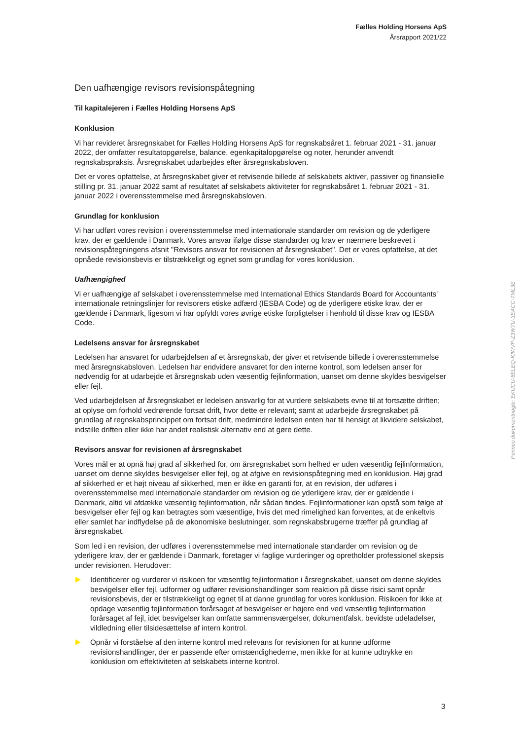Fælles Holding Horsens ApS
Årsrapport 2021/22
Den uafhængige revisors revisionspåtegning
Til kapitalejeren i Fælles Holding Horsens ApS
Konklusion
Vi har revideret årsregnskabet for Fælles Holding Horsens ApS for regnskabsåret 1. februar 2021 - 31. januar 2022, der omfatter resultatopgørelse, balance, egenkapitalopgørelse og noter, herunder anvendt regnskabspraksis. Årsregnskabet udarbejdes efter årsregnskabsloven.
Det er vores opfattelse, at årsregnskabet giver et retvisende billede af selskabets aktiver, passiver og finansielle stilling pr. 31. januar 2022 samt af resultatet af selskabets aktiviteter for regnskabsåret 1. februar 2021 - 31. januar 2022 i overensstemmelse med årsregnskabsloven.
Grundlag for konklusion
Vi har udført vores revision i overensstemmelse med internationale standarder om revision og de yderligere krav, der er gældende i Danmark. Vores ansvar ifølge disse standarder og krav er nærmere beskrevet i revisionspåtegningens afsnit "Revisors ansvar for revisionen af årsregnskabet". Det er vores opfattelse, at det opnåede revisionsbevis er tilstrækkeligt og egnet som grundlag for vores konklusion.
Uafhængighed
Vi er uafhængige af selskabet i overensstemmelse med International Ethics Standards Board for Accountants' internationale retningslinjer for revisorers etiske adfærd (IESBA Code) og de yderligere etiske krav, der er gældende i Danmark, ligesom vi har opfyldt vores øvrige etiske forpligtelser i henhold til disse krav og IESBA Code.
Ledelsens ansvar for årsregnskabet
Ledelsen har ansvaret for udarbejdelsen af et årsregnskab, der giver et retvisende billede i overensstemmelse med årsregnskabsloven. Ledelsen har endvidere ansvaret for den interne kontrol, som ledelsen anser for nødvendig for at udarbejde et årsregnskab uden væsentlig fejlinformation, uanset om denne skyldes besvigelser eller fejl.
Ved udarbejdelsen af årsregnskabet er ledelsen ansvarlig for at vurdere selskabets evne til at fortsætte driften; at oplyse om forhold vedrørende fortsat drift, hvor dette er relevant; samt at udarbejde årsregnskabet på grundlag af regnskabsprincippet om fortsat drift, medmindre ledelsen enten har til hensigt at likvidere selskabet, indstille driften eller ikke har andet realistisk alternativ end at gøre dette.
Revisors ansvar for revisionen af årsregnskabet
Vores mål er at opnå høj grad af sikkerhed for, om årsregnskabet som helhed er uden væsentlig fejlinformation, uanset om denne skyldes besvigelser eller fejl, og at afgive en revisionspåtegning med en konklusion. Høj grad af sikkerhed er et højt niveau af sikkerhed, men er ikke en garanti for, at en revision, der udføres i overensstemmelse med internationale standarder om revision og de yderligere krav, der er gældende i Danmark, altid vil afdække væsentlig fejlinformation, når sådan findes. Fejlinformationer kan opstå som følge af besvigelser eller fejl og kan betragtes som væsentlige, hvis det med rimelighed kan forventes, at de enkeltvis eller samlet har indflydelse på de økonomiske beslutninger, som regnskabsbrugerne træffer på grundlag af årsregnskabet.
Som led i en revision, der udføres i overensstemmelse med internationale standarder om revision og de yderligere krav, der er gældende i Danmark, foretager vi faglige vurderinger og opretholder professionel skepsis under revisionen. Herudover:
Identificerer og vurderer vi risikoen for væsentlig fejlinformation i årsregnskabet, uanset om denne skyldes besvigelser eller fejl, udformer og udfører revisionshandlinger som reaktion på disse risici samt opnår revisionsbevis, der er tilstrækkeligt og egnet til at danne grundlag for vores konklusion. Risikoen for ikke at opdage væsentlig fejlinformation forårsaget af besvigelser er højere end ved væsentlig fejlinformation forårsaget af fejl, idet besvigelser kan omfatte sammensværgelser, dokumentfalsk, bevidste udeladelser, vildledning eller tilsidesættelse af intern kontrol.
Opnår vi forståelse af den interne kontrol med relevans for revisionen for at kunne udforme revisionshandlinger, der er passende efter omstændighederne, men ikke for at kunne udtrykke en konklusion om effektiviteten af selskabets interne kontrol.
3
Penneo dokumentnøgle: EKUCU-8ELEQ-KIWVP-Z3WTU-3EACC-TML3E